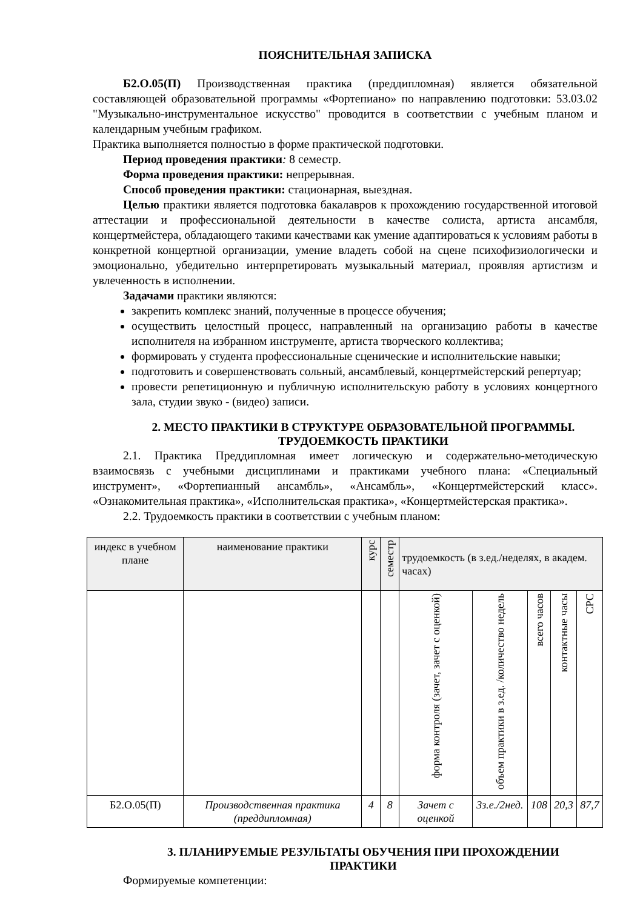ПОЯСНИТЕЛЬНАЯ ЗАПИСКА
Б2.О.05(П) Производственная практика (преддипломная) является обязательной составляющей образовательной программы «Фортепиано» по направлению подготовки: 53.03.02 "Музыкально-инструментальное искусство" проводится в соответствии с учебным планом и календарным учебным графиком.
Практика выполняется полностью в форме практической подготовки.
Период проведения практики: 8 семестр.
Форма проведения практики: непрерывная.
Способ проведения практики: стационарная, выездная.
Целью практики является подготовка бакалавров к прохождению государственной итоговой аттестации и профессиональной деятельности в качестве солиста, артиста ансамбля, концертмейстера, обладающего такими качествами как умение адаптироваться к условиям работы в конкретной концертной организации, умение владеть собой на сцене психофизиологически и эмоционально, убедительно интерпретировать музыкальный материал, проявляя артистизм и увлеченность в исполнении.
Задачами практики являются:
закрепить комплекс знаний, полученные в процессе обучения;
осуществить целостный процесс, направленный на организацию работы в качестве исполнителя на избранном инструменте, артиста творческого коллектива;
формировать у студента профессиональные сценические и исполнительские навыки;
подготовить и совершенствовать сольный, ансамблевый, концертмейстерский репертуар;
провести репетиционную и публичную исполнительскую работу в условиях концертного зала, студии звуко - (видео) записи.
2. МЕСТО ПРАКТИКИ В СТРУКТУРЕ ОБРАЗОВАТЕЛЬНОЙ ПРОГРАММЫ.
ТРУДОЕМКОСТЬ ПРАКТИКИ
2.1. Практика Преддипломная имеет логическую и содержательно-методическую взаимосвязь с учебными дисциплинами и практиками учебного плана: «Специальный инструмент», «Фортепианный ансамбль», «Ансамбль», «Концертмейстерский класс». «Ознакомительная практика», «Исполнительская практика», «Концертмейстерская практика».
2.2. Трудоемкость практики в соответствии с учебным планом:
| индекс в учебном плане | наименование практики | курс | семестр | трудоемкость (в з.ед./неделях, в академ. часах) | | | | |
| --- | --- | --- | --- | --- | --- | --- | --- | --- |
| | | | | форма контроля (зачет, зачет с оценкой) | объем практики в з.ед. /количество недель | всего часов | контактные часы | СРС |
| Б2.О.05(П) | Производственная практика (преддипломная) | 4 | 8 | Зачет с оценкой | 3з.е./2нед. | 108 | 20,3 | 87,7 |
3. ПЛАНИРУЕМЫЕ РЕЗУЛЬТАТЫ ОБУЧЕНИЯ ПРИ ПРОХОЖДЕНИИ
ПРАКТИКИ
Формируемые компетенции: